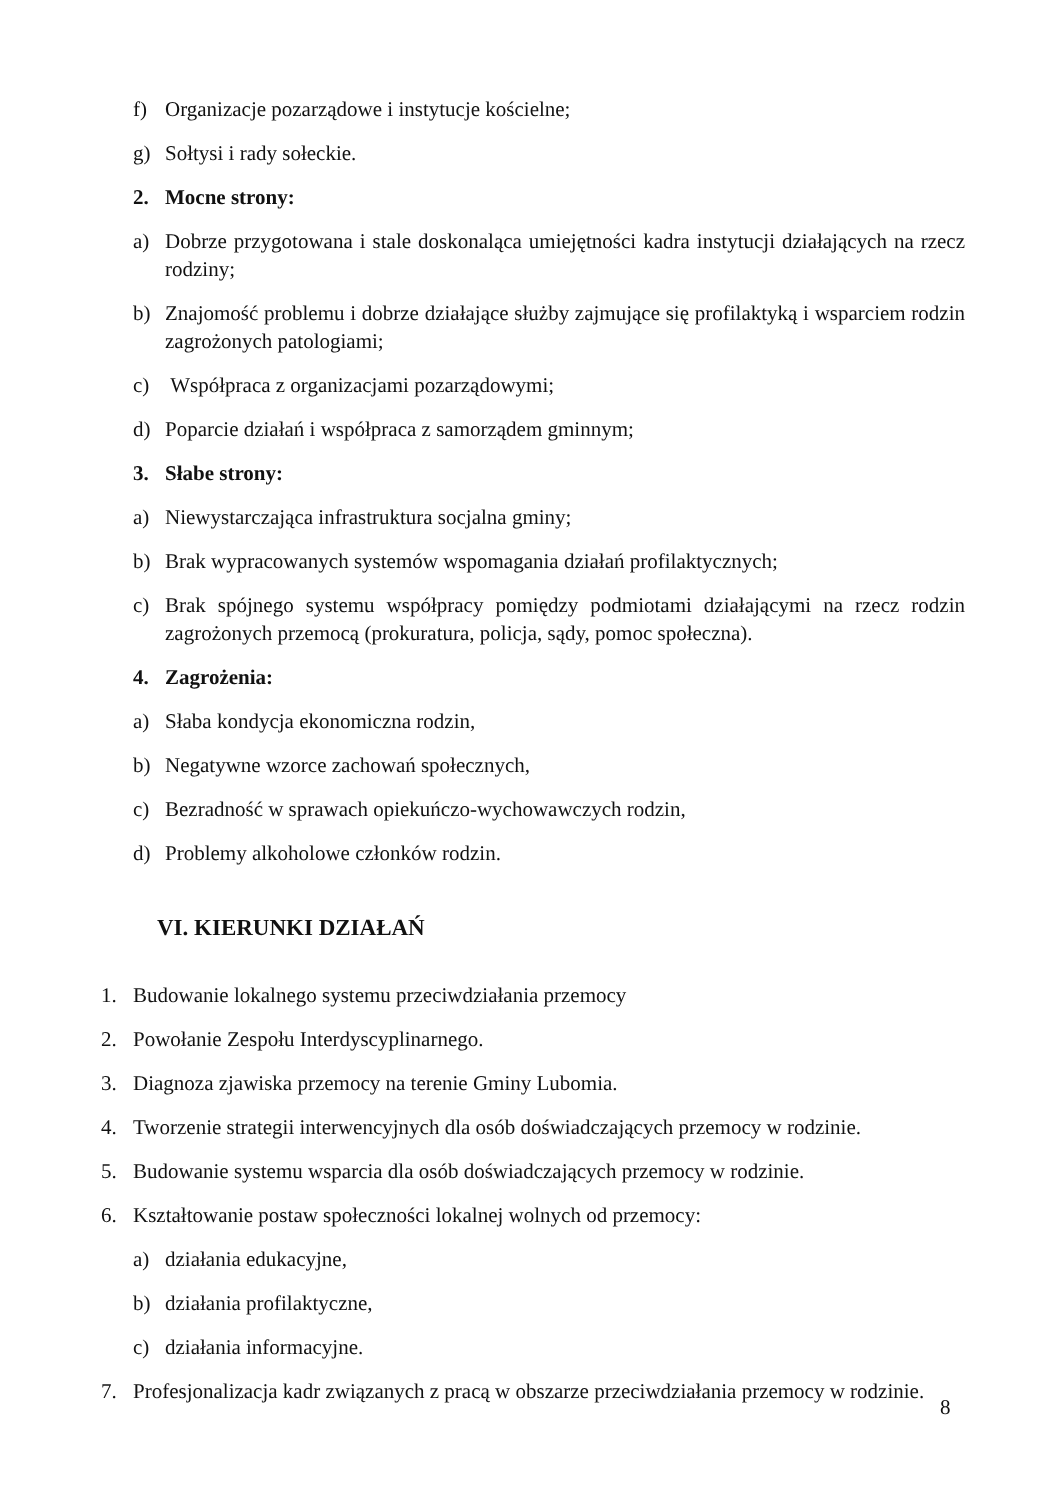f) Organizacje pozarządowe i instytucje kościelne;
g) Sołtysi i rady sołeckie.
2. Mocne strony:
a) Dobrze przygotowana i stale doskonaląca umiejętności kadra instytucji działających na rzecz rodziny;
b) Znajomość problemu i dobrze działające służby zajmujące się profilaktyką i wsparciem rodzin zagrożonych patologiami;
c) Współpraca z organizacjami pozarządowymi;
d) Poparcie działań i współpraca z samorządem gminnym;
3. Słabe strony:
a) Niewystarczająca infrastruktura socjalna gminy;
b) Brak wypracowanych systemów wspomagania działań profilaktycznych;
c) Brak spójnego systemu współpracy pomiędzy podmiotami działającymi na rzecz rodzin zagrożonych przemocą (prokuratura, policja, sądy, pomoc społeczna).
4. Zagrożenia:
a) Słaba kondycja ekonomiczna rodzin,
b) Negatywne wzorce zachowań społecznych,
c) Bezradność w sprawach opiekuńczo-wychowawczych rodzin,
d) Problemy alkoholowe członków rodzin.
VI. KIERUNKI DZIAŁAŃ
1. Budowanie lokalnego systemu przeciwdziałania przemocy
2. Powołanie Zespołu Interdyscyplinarnego.
3. Diagnoza zjawiska przemocy na terenie Gminy Lubomia.
4. Tworzenie strategii interwencyjnych dla osób doświadczających przemocy w rodzinie.
5. Budowanie systemu wsparcia dla osób doświadczających przemocy w rodzinie.
6. Kształtowanie postaw społeczności lokalnej wolnych od przemocy:
a) działania edukacyjne,
b) działania profilaktyczne,
c) działania informacyjne.
7. Profesjonalizacja kadr związanych z pracą w obszarze przeciwdziałania przemocy w rodzinie.
8